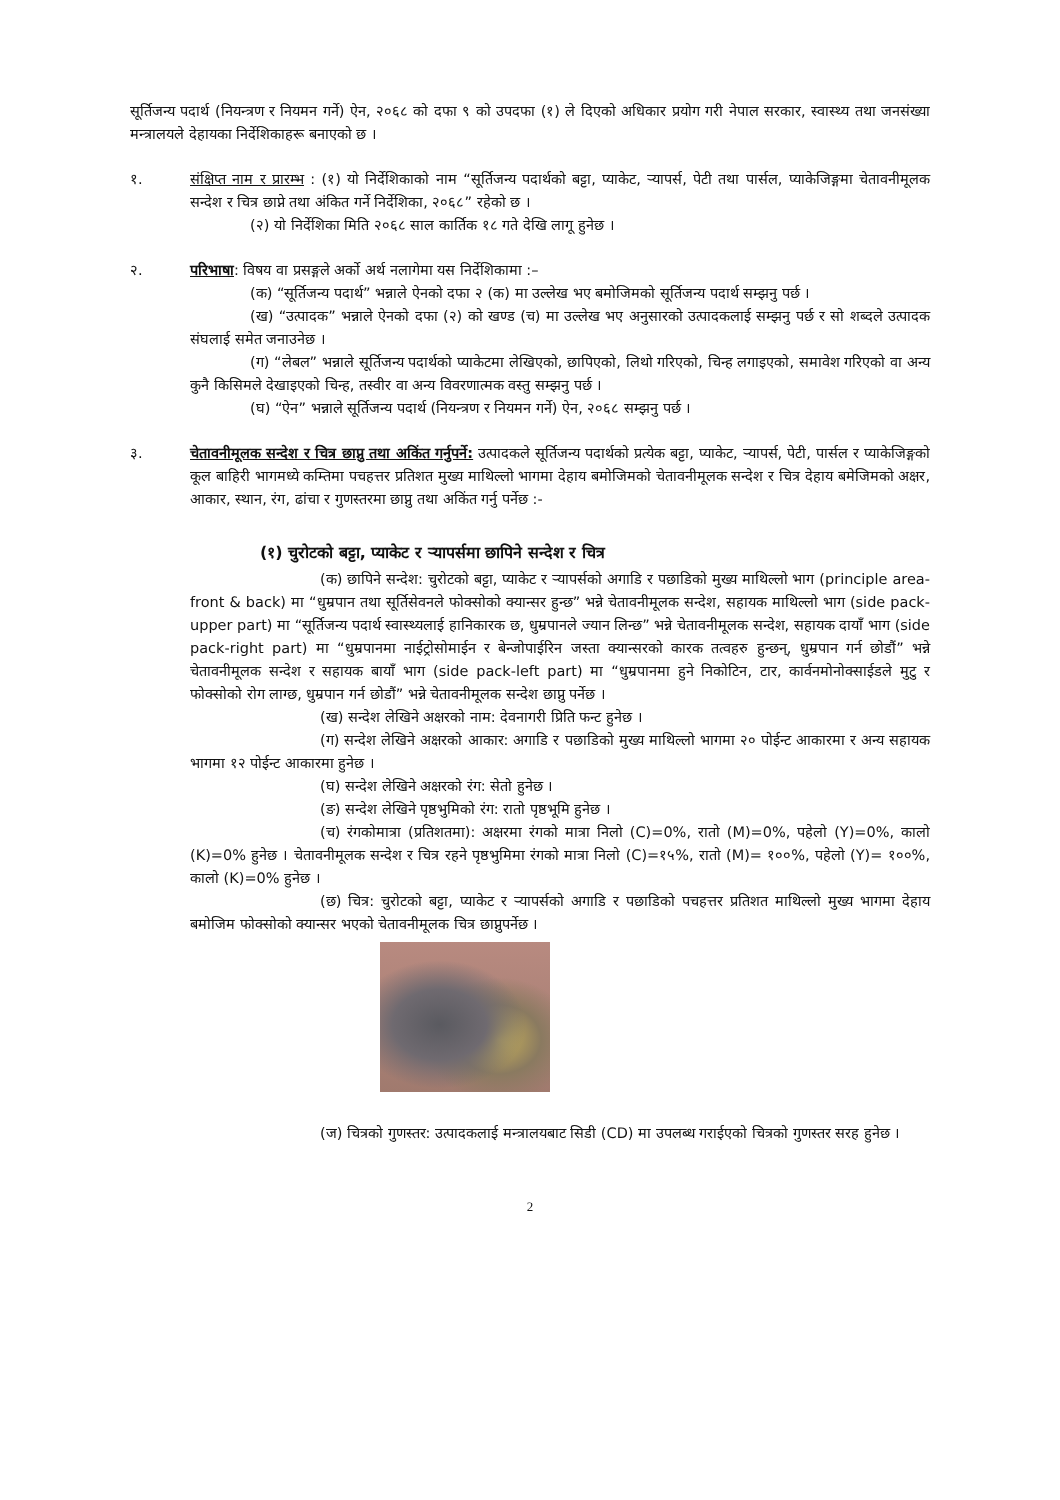सूर्तिजन्य पदार्थ (नियन्त्रण र नियमन गर्ने) ऐन, २०६८ को दफा ९ को उपदफा (१) ले दिएको अधिकार प्रयोग गरी नेपाल सरकार, स्वास्थ्य तथा जनसंख्या मन्त्रालयले देहायका निर्देशिकाहरू बनाएको छ ।
१. संक्षिप्त नाम र प्रारम्भ : (१) यो निर्देशिकाको नाम “सूर्तिजन्य पदार्थको बट्टा, प्याकेट, ऱ्यापर्स, पेटी तथा पार्सल, प्याकेजिङ्गमा चेतावनीमूलक सन्देश र चित्र छाप्ने तथा अंकित गर्ने निर्देशिका, २०६८” रहेको छ ।
(२) यो निर्देशिका मिति २०६८ साल कार्तिक १८ गते देखि लागू हुनेछ ।
२. परिभाषा: विषय वा प्रसङ्गले अर्को अर्थ नलागेमा यस निर्देशिकामा :–
(क) “सूर्तिजन्य पदार्थ” भन्नाले ऐनको दफा २ (क) मा उल्लेख भए बमोजिमको सूर्तिजन्य पदार्थ सम्झनु पर्छ ।
(ख) “उत्पादक” भन्नाले ऐनको दफा (२) को खण्ड (च) मा उल्लेख भए अनुसारको उत्पादकलाई सम्झनु पर्छ र सो शब्दले उत्पादक संघलाई समेत जनाउनेछ ।
(ग) “लेबल” भन्नाले सूर्तिजन्य पदार्थको प्याकेटमा लेखिएको, छापिएको, लिथो गरिएको, चिन्ह लगाइएको, समावेश गरिएको वा अन्य कुनै किसिमले देखाइएको चिन्ह, तस्वीर वा अन्य विवरणात्मक वस्तु सम्झनु पर्छ ।
(घ) “ऐन” भन्नाले सूर्तिजन्य पदार्थ (नियन्त्रण र नियमन गर्ने) ऐन, २०६८ सम्झनु पर्छ ।
३. चेतावनीमूलक सन्देश र चित्र छाप्नु तथा अकिंत गर्नुपर्ने: उत्पादकले सूर्तिजन्य पदार्थको प्रत्येक बट्टा, प्याकेट, ऱ्यापर्स, पेटी, पार्सल र प्याकेजिङ्गको कूल बाहिरी भागमध्ये कम्तिमा पचहत्तर प्रतिशत मुख्य माथिल्लो भागमा देहाय बमोजिमको चेतावनीमूलक सन्देश र चित्र देहाय बमेजिमको अक्षर, आकार, स्थान, रंग, ढांचा र गुणस्तरमा छाप्नु तथा अकिंत गर्नु पर्नेछ :-
(१) चुरोटको बट्टा, प्याकेट र ऱ्यापर्समा छापिने सन्देश र चित्र
(क) छापिने सन्देश: चुरोटको बट्टा, प्याकेट र ऱ्यापर्सको अगाडि र पछाडिको मुख्य माथिल्लो भाग (principle area-front & back) मा “धुम्रपान तथा सूर्तिसेवनले फोक्सोको क्यान्सर हुन्छ” भन्ने चेतावनीमूलक सन्देश, सहायक माथिल्लो भाग (side pack-upper part) मा “सूर्तिजन्य पदार्थ स्वास्थ्यलाई हानिकारक छ, धुम्रपानले ज्यान लिन्छ” भन्ने चेतावनीमूलक सन्देश, सहायक दायाँ भाग (side pack-right part) मा “धुम्रपानमा नाईट्रोसोमाईन र बेन्जोपाईरिन जस्ता क्यान्सरको कारक तत्वहरु हुन्छन्, धुम्रपान गर्न छोडौं” भन्ने चेतावनीमूलक सन्देश र सहायक बायाँ भाग (side pack-left part) मा “धुम्रपानमा हुने निकोटिन, टार, कार्वनमोनोक्साईडले मुटु र फोक्सोको रोग लाग्छ, धुम्रपान गर्न छोडौं” भन्ने चेतावनीमूलक सन्देश छाप्नु पर्नेछ ।
(ख) सन्देश लेखिने अक्षरको नाम: देवनागरी प्रिति फन्ट हुनेछ ।
(ग) सन्देश लेखिने अक्षरको आकार: अगाडि र पछाडिको मुख्य माथिल्लो भागमा २० पोईन्ट आकारमा र अन्य सहायक भागमा १२ पोईन्ट आकारमा हुनेछ ।
(घ) सन्देश लेखिने अक्षरको रंग: सेतो हुनेछ ।
(ङ) सन्देश लेखिने पृष्ठभुमिको रंग: रातो पृष्ठभूमि हुनेछ ।
(च) रंगकोमात्रा (प्रतिशतमा): अक्षरमा रंगको मात्रा निलो (C)=0%, रातो (M)=0%, पहेलो (Y)=0%, कालो (K)=0% हुनेछ । चेतावनीमूलक सन्देश र चित्र रहने पृष्ठभुमिमा रंगको मात्रा निलो (C)=१५%, रातो (M)= १००%, पहेलो (Y)= १००%, कालो (K)=0% हुनेछ ।
(छ) चित्र: चुरोटको बट्टा, प्याकेट र ऱ्यापर्सको अगाडि र पछाडिको पचहत्तर प्रतिशत माथिल्लो मुख्य भागमा देहाय बमोजिम फोक्सोको क्यान्सर भएको चेतावनीमूलक चित्र छाप्नुपर्नेछ ।
(ज) चित्रको गुणस्तर: उत्पादकलाई मन्त्रालयबाट सिडी (CD) मा उपलब्ध गराईएको चित्रको गुणस्तर सरह हुनेछ ।
2